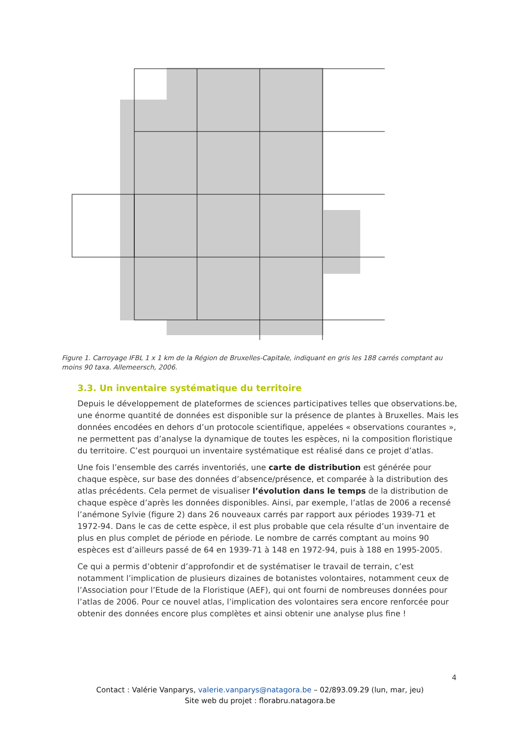Figure 1. Carroyage IFBL 1 x 1 km de la Région de Bruxelles-Capitale, indiquant en gris les 188 carrés comptant au moins 90 taxa. Allemeersch, 2006.
3.3. Un inventaire systématique du territoire
Depuis le développement de plateformes de sciences participatives telles que observations.be, une énorme quantité de données est disponible sur la présence de plantes à Bruxelles. Mais les données encodées en dehors d’un protocole scientifique, appelées « observations courantes », ne permettent pas d’analyse la dynamique de toutes les espèces, ni la composition floristique du territoire. C’est pourquoi un inventaire systématique est réalisé dans ce projet d’atlas.
Une fois l’ensemble des carrés inventoriés, une carte de distribution est générée pour chaque espèce, sur base des données d’absence/présence, et comparée à la distribution des atlas précédents. Cela permet de visualiser l’évolution dans le temps de la distribution de chaque espèce d’après les données disponibles. Ainsi, par exemple, l’atlas de 2006 a recensé l’anémone Sylvie (figure 2) dans 26 nouveaux carrés par rapport aux périodes 1939-71 et 1972-94. Dans le cas de cette espèce, il est plus probable que cela résulte d’un inventaire de plus en plus complet de période en période. Le nombre de carrés comptant au moins 90 espèces est d’ailleurs passé de 64 en 1939-71 à 148 en 1972-94, puis à 188 en 1995-2005.
Ce qui a permis d’obtenir d’approfondir et de systématiser le travail de terrain, c’est notamment l’implication de plusieurs dizaines de botanistes volontaires, notamment ceux de l’Association pour l’Etude de la Floristique (AEF), qui ont fourni de nombreuses données pour l’atlas de 2006. Pour ce nouvel atlas, l’implication des volontaires sera encore renforcée pour obtenir des données encore plus complètes et ainsi obtenir une analyse plus fine !
4
Contact : Valérie Vanparys, valerie.vanparys@natagora.be – 02/893.09.29 (lun, mar, jeu)
Site web du projet : florabru.natagora.be